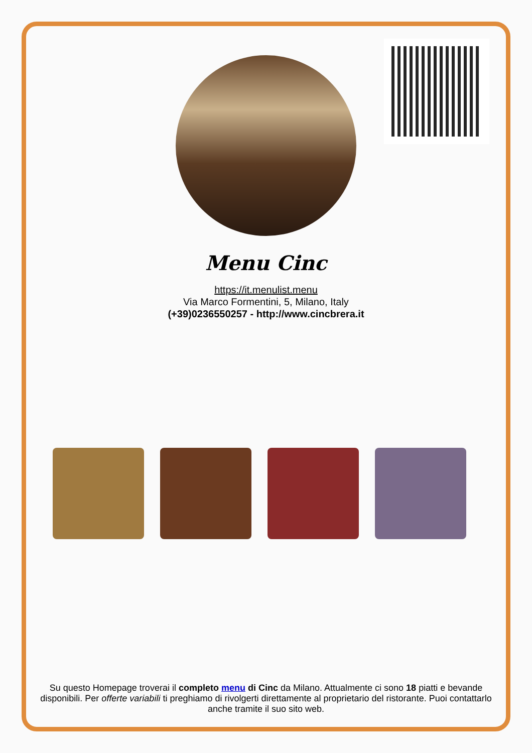Menu Cinc
https://it.menulist.menu
Via Marco Formentini, 5, Milano, Italy
(+39)0236550257 - http://www.cincbrera.it
Su questo Homepage troverai il completo menu di Cinc da Milano. Attualmente ci sono 18 piatti e bevande disponibili. Per offerte variabili ti preghiamo di rivolgerti direttamente al proprietario del ristorante. Puoi contattarlo anche tramite il suo sito web.